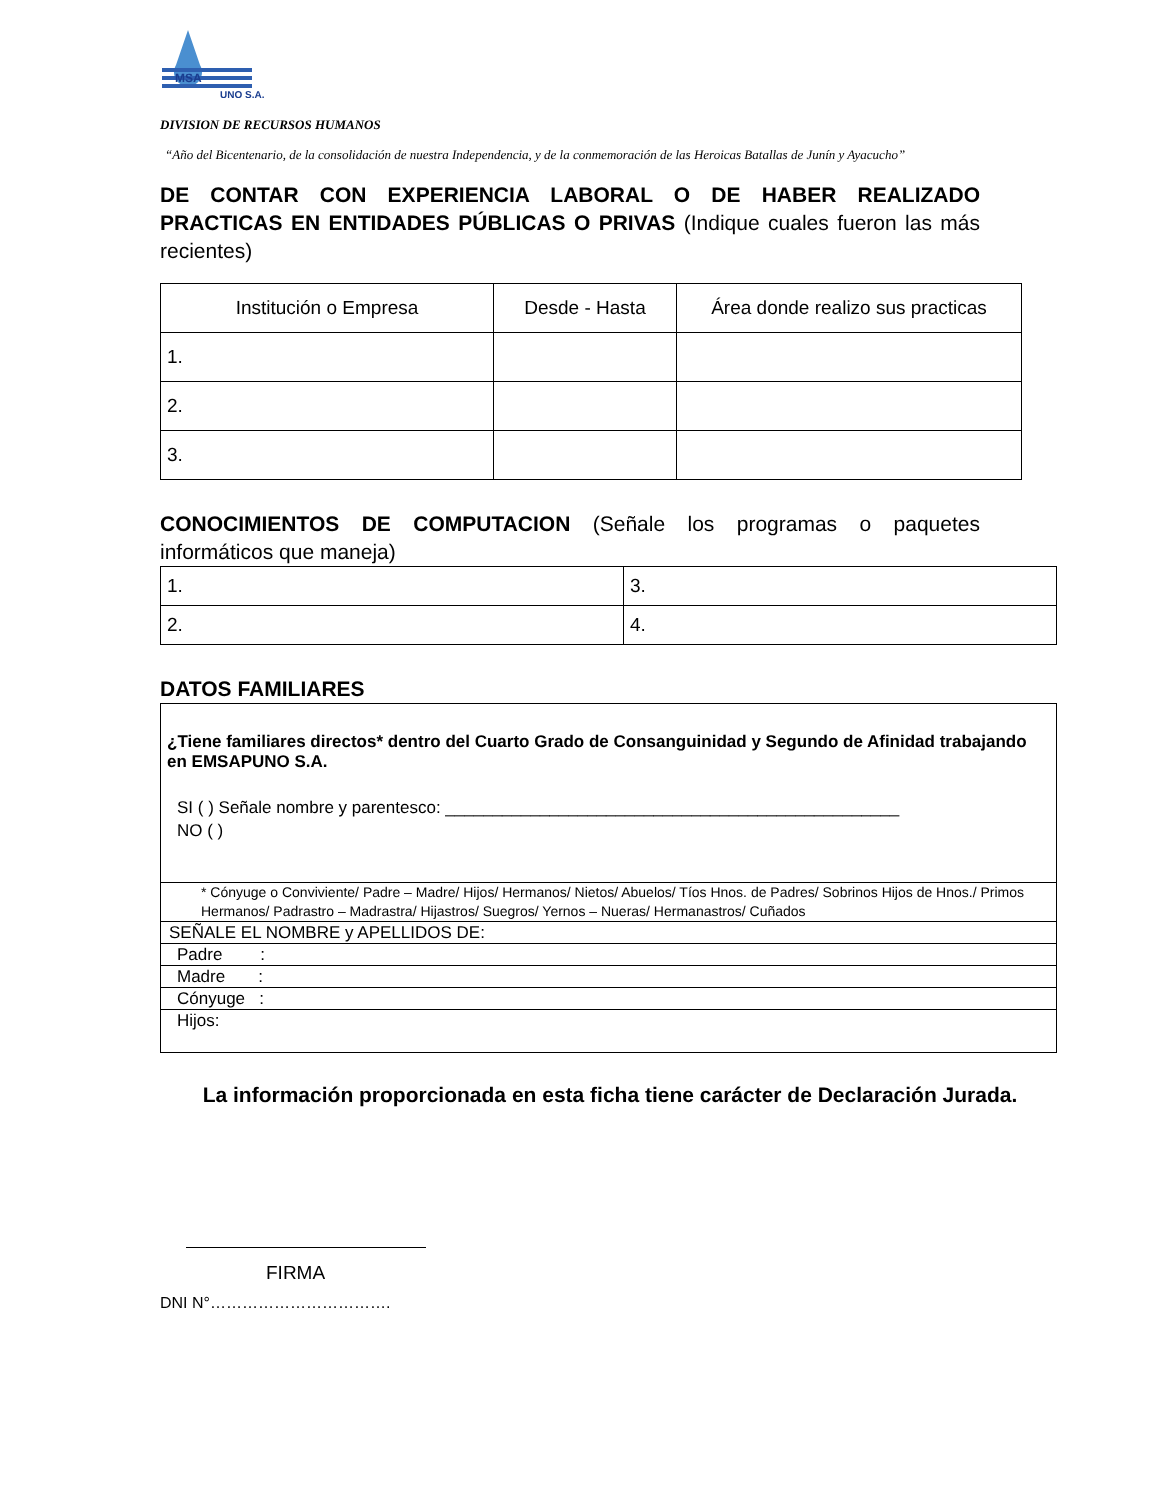MSA
UNO S.A.
DIVISION DE RECURSOS HUMANOS
“Año del Bicentenario, de la consolidación de nuestra Independencia, y de la conmemoración de las Heroicas Batallas de Junín y Ayacucho”
DE CONTAR CON EXPERIENCIA LABORAL O DE HABER REALIZADO PRACTICAS EN ENTIDADES PÚBLICAS O PRIVAS (Indique cuales fueron las más recientes)
| Institución o Empresa | Desde - Hasta | Área donde realizo sus practicas |
| --- | --- | --- |
| 1. | | |
| 2. | | |
| 3. | | |
CONOCIMIENTOS DE COMPUTACION (Señale los programas o paquetes informáticos que maneja)
| 1. | 3. |
| 2. | 4. |
DATOS FAMILIARES
¿Tiene familiares directos* dentro del Cuarto Grado de Consanguinidad y Segundo de Afinidad trabajando en EMSAPUNO S.A.
SI ( ) Señale nombre y parentesco: ________________________________________________
NO ( )
* Cónyuge o Conviviente/ Padre – Madre/ Hijos/ Hermanos/ Nietos/ Abuelos/ Tíos Hnos. de Padres/ Sobrinos Hijos de Hnos./ Primos Hermanos/ Padrastro – Madrastra/ Hijastros/ Suegros/ Yernos – Nueras/ Hermanastros/ Cuñados
SEÑALE EL NOMBRE y APELLIDOS DE:
Padre :
Madre :
Cónyuge :
Hijos:
La información proporcionada en esta ficha tiene carácter de Declaración Jurada.
FIRMA
DNI N°…………………………….